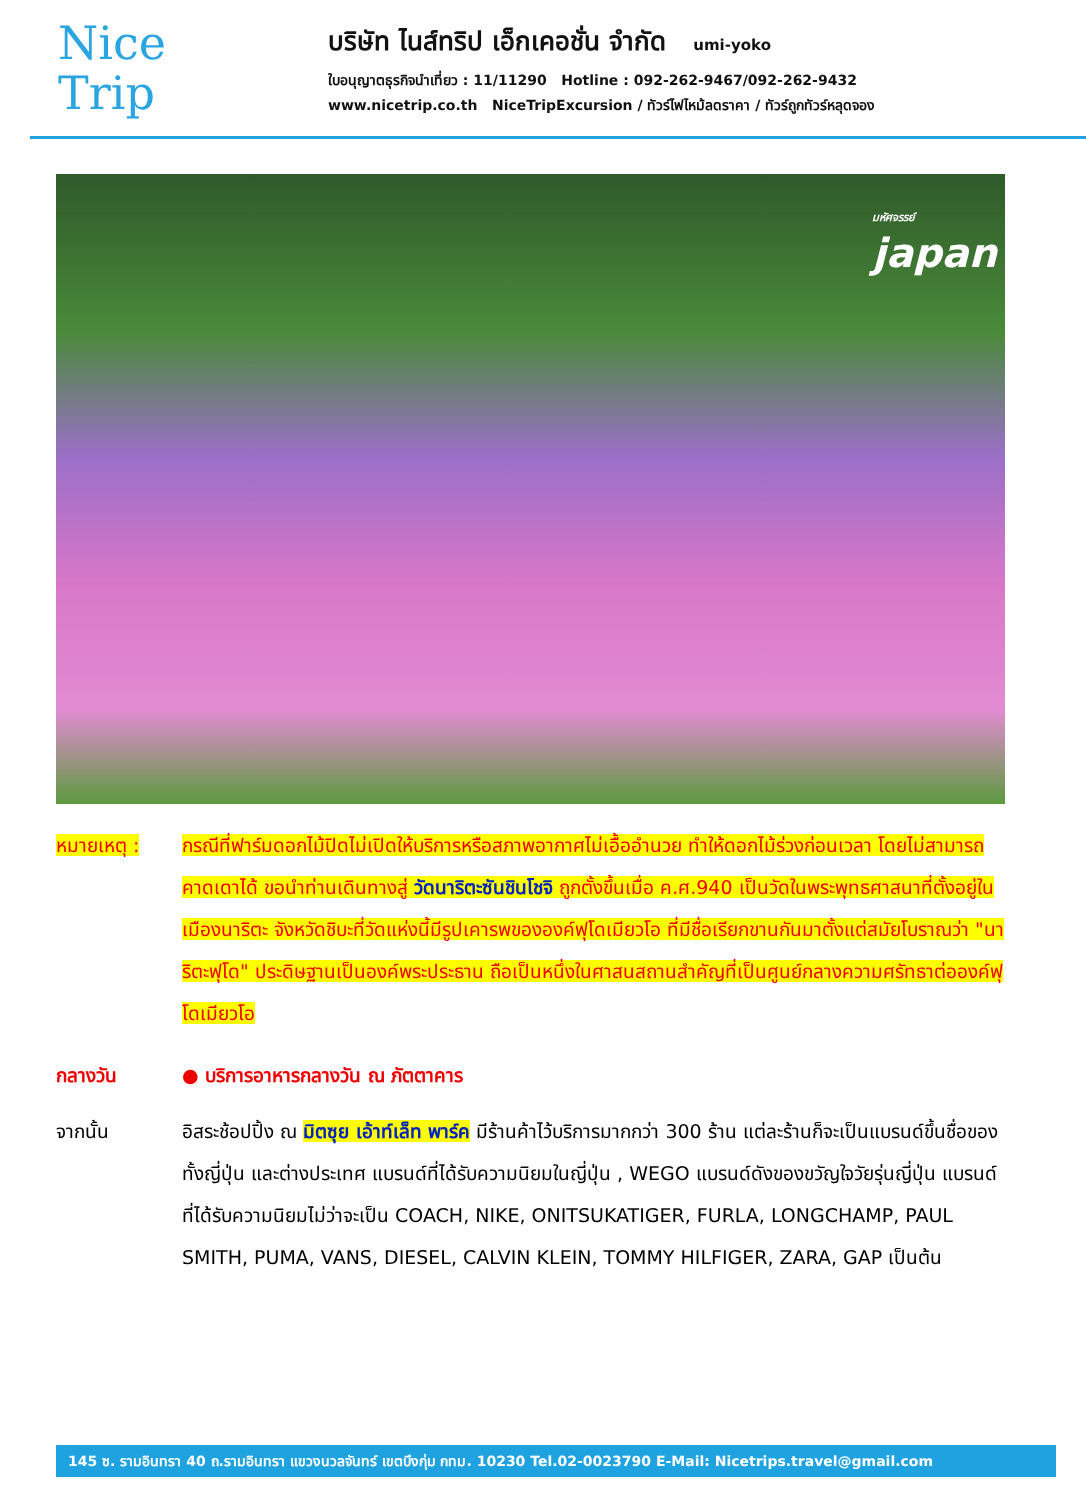Nice
Trip
บริษัท ไนส์ทริป เอ็กเคอชั่น จำกัด umi-yoko
ใบอนุญาตธุรกิจนำเที่ยว : 11/11290 Hotline : 092-262-9467/092-262-9432
www.nicetrip.co.th NiceTripExcursion / ทัวร์ไฟไหม้ลดราคา / ทัวร์ถูกทัวร์หลุดจอง
มหัศจรรย์
japan
หมายเหตุ : กรณีที่ฟาร์มดอกไม้ปิดไม่เปิดให้บริการหรือสภาพอากาศไม่เอื้ออำนวย ทำให้ดอกไม้ร่วงก่อนเวลา โดยไม่สามารถคาดเดาได้ ขอนำท่านเดินทางสู่ วัดนาริตะซันชินโชจิ ถูกตั้งขึ้นเมื่อ ค.ศ.940 เป็นวัดในพระพุทธศาสนาที่ตั้งอยู่ในเมืองนาริตะ จังหวัดชิบะที่วัดแห่งนี้มีรูปเคารพขององค์ฟุโดเมียวโอ ที่มีชื่อเรียกขานกันมาตั้งแต่สมัยโบราณว่า "นาริตะฟุโด" ประดิษฐานเป็นองค์พระประธาน ถือเป็นหนึ่งในศาสนสถานสำคัญที่เป็นศูนย์กลางความศรัทธาต่อองค์ฟุโดเมียวโอ
กลางวัน ● บริการอาหารกลางวัน ณ ภัตตาคาร
จากนั้น อิสระช้อปปิ้ง ณ มิตซุย เอ้าท์เล็ท พาร์ค มีร้านค้าไว้บริการมากกว่า 300 ร้าน แต่ละร้านก็จะเป็นแบรนด์ขึ้นชื่อของทั้งญี่ปุ่น และต่างประเทศ แบรนด์ที่ได้รับความนิยมในญี่ปุ่น , WEGO แบรนด์ดังของขวัญใจวัยรุ่นญี่ปุ่น แบรนด์ที่ได้รับความนิยมไม่ว่าจะเป็น COACH, NIKE, ONITSUKATIGER, FURLA, LONGCHAMP, PAUL SMITH, PUMA, VANS, DIESEL, CALVIN KLEIN, TOMMY HILFIGER, ZARA, GAP เป็นต้น
145 ซ. รามอินทรา 40 ถ.รามอินทรา แขวงนวลจันทร์ เขตบึงกุ่ม กทม. 10230 Tel.02-0023790 E-Mail: Nicetrips.travel@gmail.com